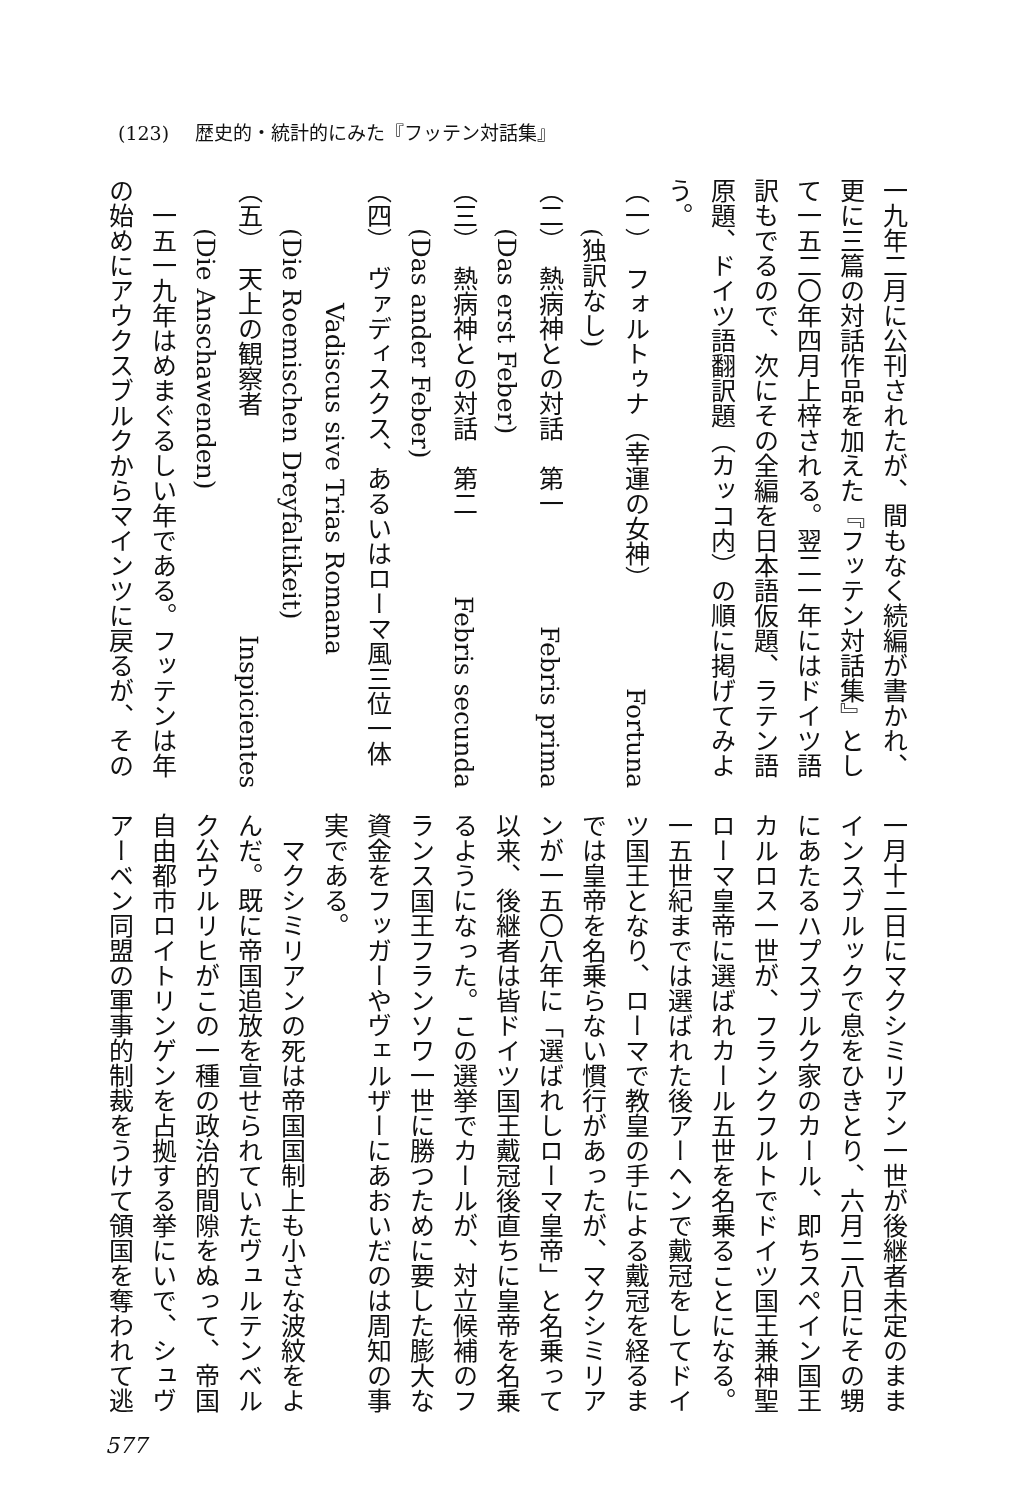(123) 歴史的・統計的にみた『フッテン対話集』
一九年二月に公刊されたが、間もなく続編が書かれ、
更に三篇の対話作品を加えた『フッテン対話集』とし
て一五二〇年四月上梓される。翌二一年にはドイツ語
訳もでるので、次にその全編を日本語仮題、ラテン語
原題、ドイツ語翻訳題（カッコ内）の順に掲げてみよ
う。
（一）　フォルトゥナ（幸運の女神） Fortuna
(独訳なし)
（二）　熱病神との対話　第一 Febris prima
(Das erst Feber)
（三）　熱病神との対話　第二 Febris secunda
(Das ander Feber)
（四）　ヴァディスクス、あるいはローマ風三位一体
Vadiscus sive Trias Romana
(Die Roemischen Dreyfaltikeit)
（五）　天上の観察者 Inspicientes
(Die Anschawenden)
一五一九年はめまぐるしい年である。フッテンは年
の始めにアウクスブルクからマインツに戻るが、その
一月十二日にマクシミリアン一世が後継者未定のまま
インスブルックで息をひきとり、六月二八日にその甥
にあたるハプスブルク家のカール、即ちスペイン国王
カルロス一世が、フランクフルトでドイツ国王兼神聖
ローマ皇帝に選ばれカール五世を名乗ることになる。
一五世紀までは選ばれた後アーヘンで戴冠をしてドイ
ツ国王となり、ローマで教皇の手による戴冠を経るま
では皇帝を名乗らない慣行があったが、マクシミリア
ンが一五〇八年に「選ばれしローマ皇帝」と名乗って
以来、後継者は皆ドイツ国王戴冠後直ちに皇帝を名乗
るようになった。この選挙でカールが、対立候補のフ
ランス国王フランソワ一世に勝つために要した膨大な
資金をフッガーやヴェルザーにあおいだのは周知の事
実である。
マクシミリアンの死は帝国国制上も小さな波紋をよ
んだ。既に帝国追放を宣せられていたヴュルテンベル
ク公ウルリヒがこの一種の政治的間隙をぬって、帝国
自由都市ロイトリンゲンを占拠する挙にいで、シュヴ
アーベン同盟の軍事的制裁をうけて領国を奪われて逃
577